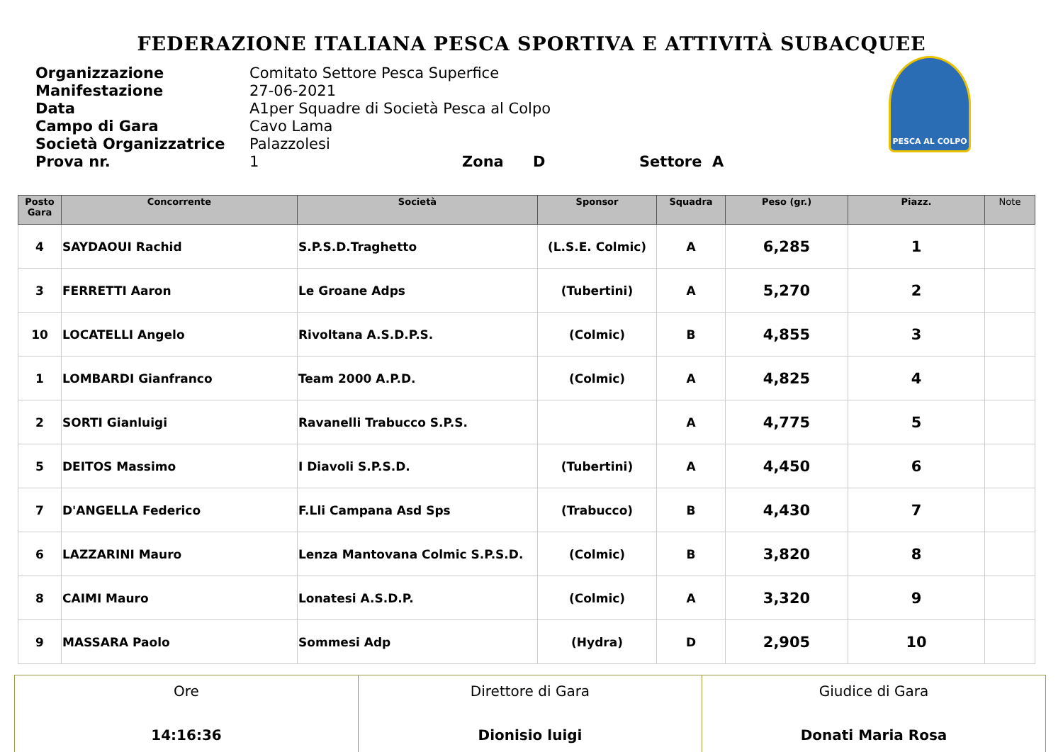FEDERAZIONE ITALIANA PESCA SPORTIVA E ATTIVITÀ SUBACQUEE
Organizzazione Comitato Settore Pesca Superfice
Manifestazione 27-06-2021
Data A1per Squadre di Società Pesca al Colpo
Campo di Gara Cavo Lama
Società Organizzatrice Palazzolesi
Prova nr. 1 Zona D Settore A
PESCA AL COLPO
| Posto Gara | Concorrente | Società | Sponsor | Squadra | Peso (gr.) | Piazz. | Note |
| --- | --- | --- | --- | --- | --- | --- | --- |
| 4 | SAYDAOUI Rachid | S.P.S.D.Traghetto | (L.S.E. Colmic) | A | 6,285 | 1 | |
| 3 | FERRETTI Aaron | Le Groane Adps | (Tubertini) | A | 5,270 | 2 | |
| 10 | LOCATELLI Angelo | Rivoltana A.S.D.P.S. | (Colmic) | B | 4,855 | 3 | |
| 1 | LOMBARDI Gianfranco | Team 2000 A.P.D. | (Colmic) | A | 4,825 | 4 | |
| 2 | SORTI Gianluigi | Ravanelli Trabucco S.P.S. | | A | 4,775 | 5 | |
| 5 | DEITOS Massimo | I Diavoli S.P.S.D. | (Tubertini) | A | 4,450 | 6 | |
| 7 | D'ANGELLA Federico | F.Lli Campana Asd Sps | (Trabucco) | B | 4,430 | 7 | |
| 6 | LAZZARINI Mauro | Lenza Mantovana Colmic S.P.S.D. | (Colmic) | B | 3,820 | 8 | |
| 8 | CAIMI Mauro | Lonatesi A.S.D.P. | (Colmic) | A | 3,320 | 9 | |
| 9 | MASSARA Paolo | Sommesi Adp | (Hydra) | D | 2,905 | 10 | |
| Ore 14:16:36 | Direttore di Gara Dionisio luigi | Giudice di Gara Donati Maria Rosa |